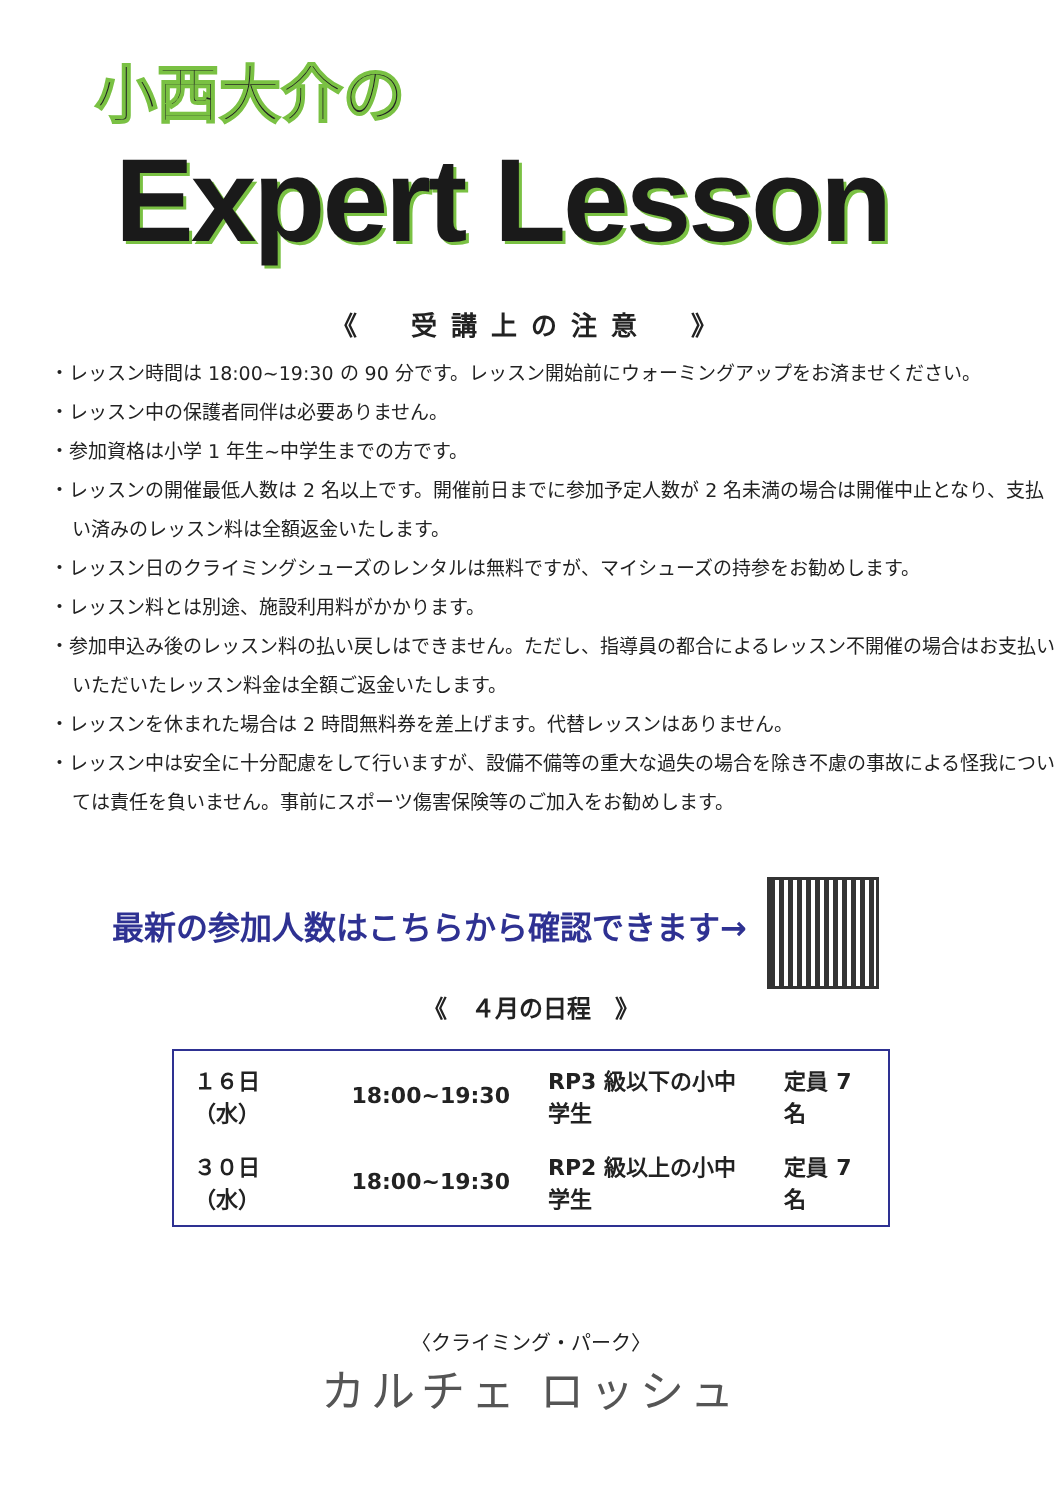小西大介の
Expert Lesson
《　受講上の注意　》
・レッスン時間は 18:00~19:30 の 90 分です。レッスン開始前にウォーミングアップをお済ませください。
・レッスン中の保護者同伴は必要ありません。
・参加資格は小学 1 年生~中学生までの方です。
・レッスンの開催最低人数は 2 名以上です。開催前日までに参加予定人数が 2 名未満の場合は開催中止となり、支払い済みのレッスン料は全額返金いたします。
・レッスン日のクライミングシューズのレンタルは無料ですが、マイシューズの持参をお勧めします。
・レッスン料とは別途、施設利用料がかかります。
・参加申込み後のレッスン料の払い戻しはできません。ただし、指導員の都合によるレッスン不開催の場合はお支払いいただいたレッスン料金は全額ご返金いたします。
・レッスンを休まれた場合は 2 時間無料券を差上げます。代替レッスンはありません。
・レッスン中は安全に十分配慮をして行いますが、設備不備等の重大な過失の場合を除き不慮の事故による怪我については責任を負いません。事前にスポーツ傷害保険等のご加入をお勧めします。
最新の参加人数はこちらから確認できます→
《　４月の日程　》
| １６日（水） | 18:00~19:30 | RP3 級以下の小中学生 | 定員 7 名 |
| ３０日（水） | 18:00~19:30 | RP2 級以上の小中学生 | 定員 7 名 |
〈クライミング・パーク〉
カルチェ ロッシュ